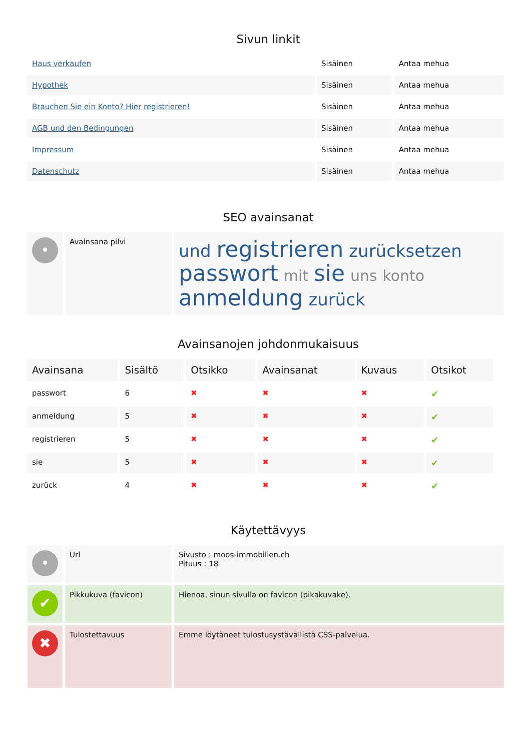Sivun linkit
| Haus verkaufen | Sisäinen | Antaa mehua |
| Hypothek | Sisäinen | Antaa mehua |
| Brauchen Sie ein Konto? Hier registrieren! | Sisäinen | Antaa mehua |
| AGB und den Bedingungen | Sisäinen | Antaa mehua |
| Impressum | Sisäinen | Antaa mehua |
| Datenschutz | Sisäinen | Antaa mehua |
SEO avainsanat
| • | Avainsana pilvi | und registrieren zurücksetzen passwort mit sie uns konto anmeldung zurück |
Avainsanojen johdonmukaisuus
| Avainsana | Sisältö | Otsikko | Avainsanat | Kuvaus | Otsikot |
| --- | --- | --- | --- | --- | --- |
| passwort | 6 | ✖ | ✖ | ✖ | ✔ |
| anmeldung | 5 | ✖ | ✖ | ✖ | ✔ |
| registrieren | 5 | ✖ | ✖ | ✖ | ✔ |
| sie | 5 | ✖ | ✖ | ✖ | ✔ |
| zurück | 4 | ✖ | ✖ | ✖ | ✔ |
Käytettävyys
| • | Url | Sivusto : moos-immobilien.ch Pituus : 18 |
| ✔ | Pikkukuva (favicon) | Hienoa, sinun sivulla on favicon (pikakuvake). |
| ✖ | Tulostettavuus | Emme löytäneet tulostusystävällistä CSS-palvelua. |